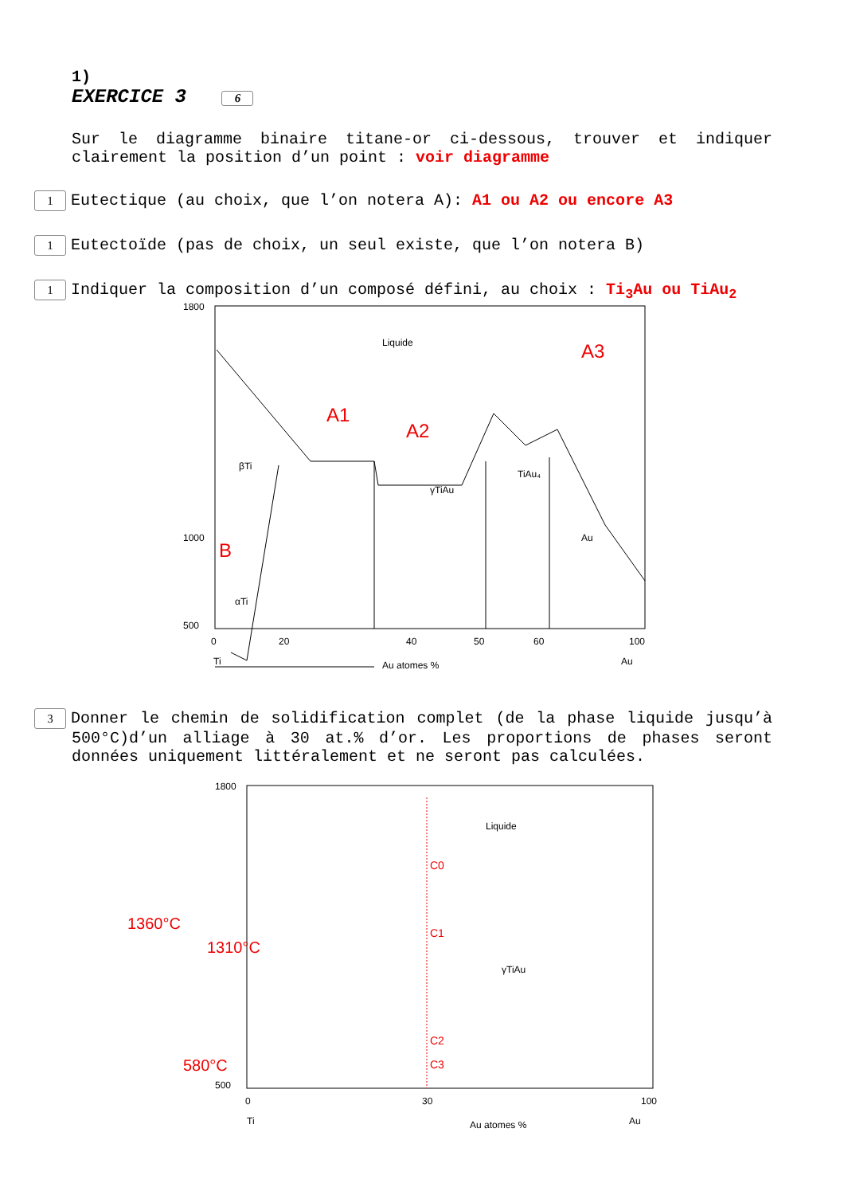1)
EXERCICE 3 6
Sur le diagramme binaire titane-or ci-dessous, trouver et indiquer clairement la position d’un point : voir diagramme
1 Eutectique (au choix, que l’on notera A): A1 ou A2 ou encore A3
1 Eutectoïde (pas de choix, un seul existe, que l’on notera B)
1 Indiquer la composition d’un composé défini, au choix : Ti<sub>3</sub>Au ou TiAu<sub>2</sub>
1800
1000
500
0
20
40
50
60
100
Ti
Au atomes %
Au
Liquide
γTiAu
βTi
αTi
Au
TiAu₄
A1
A2
A3
B
3 Donner le chemin de solidification complet (de la phase liquide jusqu’à 500°C)d’un alliage à 30 at.% d’or. Les proportions de phases seront données uniquement littéralement et ne seront pas calculées.
1800
500
0
30
100
Ti
Au atomes %
Au
Liquide
γTiAu
C0
C1
C2
C3
1360°C
1310°C
580°C